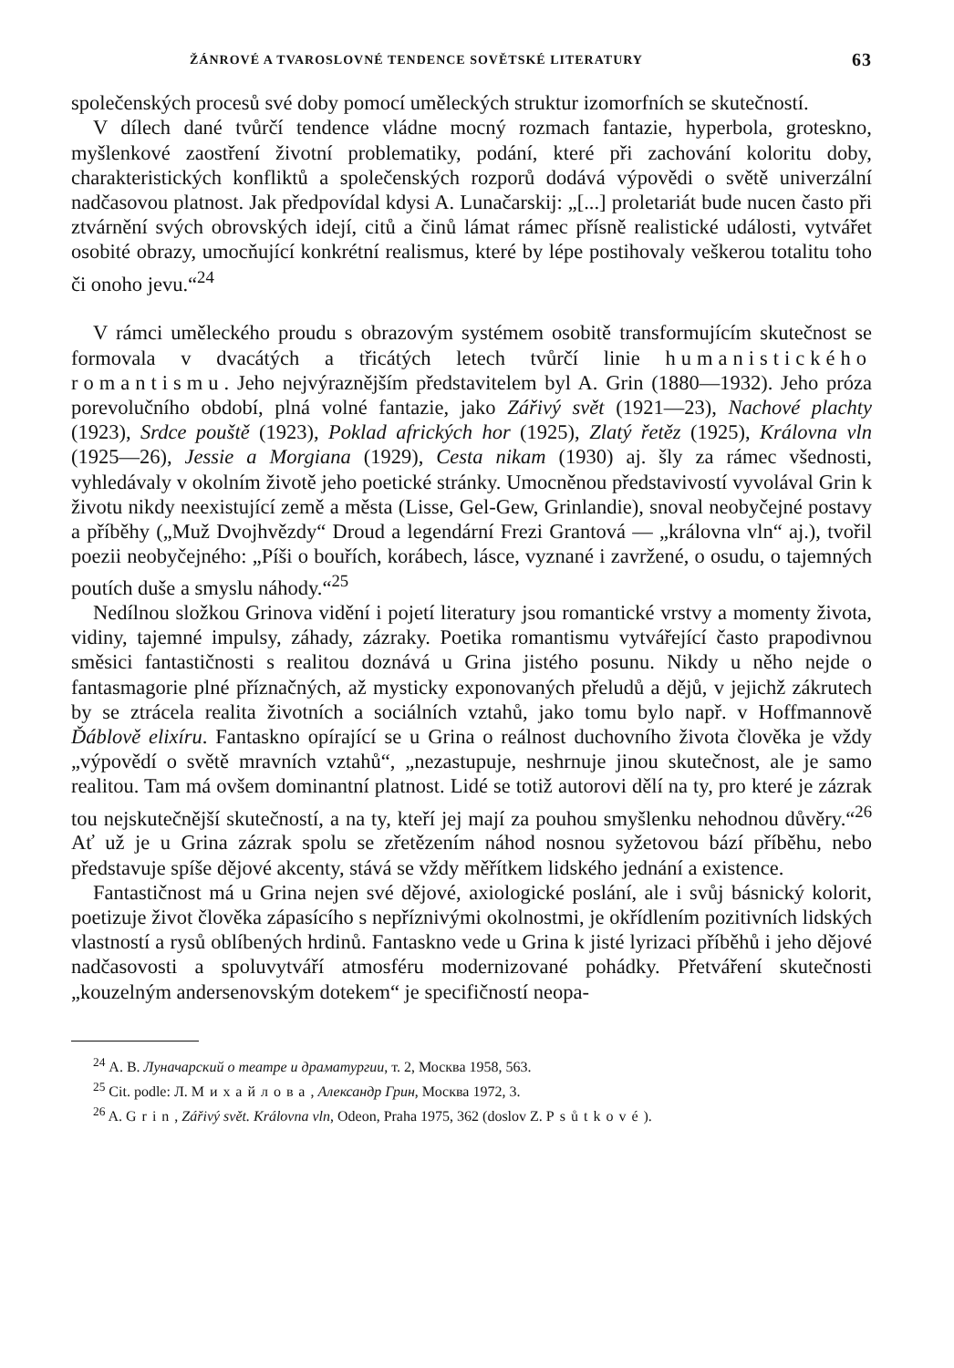ŽÁNROVÉ A TVAROSLOVNÉ TENDENCE SOVĚTSKÉ LITERATURY 63
společenských procesů své doby pomocí uměleckých struktur izomorfních se skutečností.
V dílech dané tvůrčí tendence vládne mocný rozmach fantazie, hyperbola, groteskno, myšlenkové zaostření životní problematiky, podání, které při zachování koloritu doby, charakteristických konfliktů a společenských rozporů dodává výpovědi o světě univerzální nadčasovou platnost. Jak předpovídal kdysi A. Lunačarskij: „[...] proletariát bude nucen často při ztvárnění svých obrovských idejí, citů a činů lámat rámec přísně realistické události, vytvářet osobité obrazy, umocňující konkrétní realismus, které by lépe postihovaly veškerou totalitu toho či onoho jevu.“<sup>24</sup>
V rámci uměleckého proudu s obrazovým systémem osobitě transformujícím skutečnost se formovala v dvacátých a třicátých letech tvůrčí linie humanistického romantismu. Jeho nejvýraznějším představitelem byl A. Grin (1880—1932). Jeho próza porevolučního období, plná volné fantazie, jako Zářivý svět (1921—23), Nachové plachty (1923), Srdce pouště (1923), Poklad afrických hor (1925), Zlatý řetěz (1925), Královna vln (1925—26), Jessie a Morgiana (1929), Cesta nikam (1930) aj. šly za rámec všednosti, vyhledávaly v okolním životě jeho poetické stránky. Umocněnou představivostí vyvolával Grin k životu nikdy neexistující země a města (Lisse, Gel-Gew, Grinlandie), snoval neobyčejné postavy a příběhy („Muž Dvojhvězdy“ Droud a legendární Frezi Grantová — „královna vln“ aj.), tvořil poezii neobyčejného: „Píši o bouřích, korábech, lásce, vyznané i zavržené, o osudu, o tajemných poutích duše a smyslu náhody.“<sup>25</sup>
Nedílnou složkou Grinova vidění i pojetí literatury jsou romantické vrstvy a momenty života, vidiny, tajemné impulsy, záhady, zázraky. Poetika romantismu vytvářející často prapodivnou směsici fantastičnosti s realitou doznává u Grina jistého posunu. Nikdy u něho nejde o fantasmagorie plné příznačných, až mysticky exponovaných přeludů a dějů, v jejichž zákrutech by se ztrácela realita životních a sociálních vztahů, jako tomu bylo např. v Hoffmannově Ďáblově elixíru. Fantaskno opírající se u Grina o reálnost duchovního života člověka je vždy „výpovědí o světě mravních vztahů“, „nezastupuje, neshrnuje jinou skutečnost, ale je samo realitou. Tam má ovšem dominantní platnost. Lidé se totiž autorovi dělí na ty, pro které je zázrak tou nejskutečnější skutečností, a na ty, kteří jej mají za pouhou smyšlenku nehodnou důvěry.“<sup>26</sup> Ať už je u Grina zázrak spolu se zřetězením náhod nosnou syžetovou bází příběhu, nebo představuje spíše dějové akcenty, stává se vždy měřítkem lidského jednání a existence.
Fantastičnost má u Grina nejen své dějové, axiologické poslání, ale i svůj básnický kolorit, poetizuje život člověka zápasícího s nepříznivými okolnostmi, je okřídlením pozitivních lidských vlastností a rysů oblíbených hrdinů. Fantaskno vede u Grina k jisté lyrizaci příběhů i jeho dějové nadčasovosti a spoluvytváří atmosféru modernizované pohádky. Přetváření skutečnosti „kouzelným andersenovským dotekem“ je specifičností neopa-
<sup>24</sup> А. В. Луначарский о театре и драматургии, т. 2, Москва 1958, 563.
<sup>25</sup> Cit. podle: Л. Михайлова, Александр Грин, Москва 1972, 3.
<sup>26</sup> A. Grin, Zářivý svět. Královna vln, Odeon, Praha 1975, 362 (doslov Z. Psůtkové).